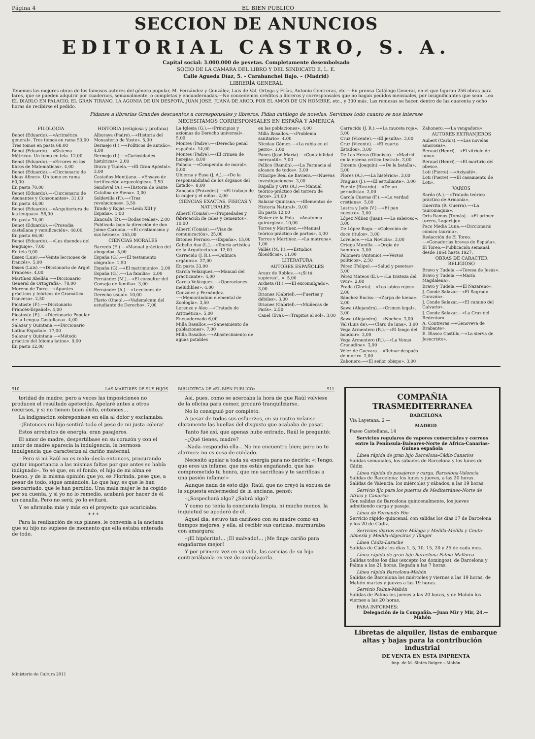Página 4 EL BIEN PUBLICO
SECCION DE ANUNCIOS
EDITORIAL CASTRO, S. A.
Capital social: 3.000.000 de pesetas. Completamente desembolsado
SOCIO DE LA CAMARA DEL LIBRO Y DEL SINDICATO E. L. E.
Calle Agueda Díaz, 5. – Carabanchel Bajo. – (Madrid)
LIBRERÍA GENERAL
Tenemos las mejores obras de los famosos autores del género popular, M. Fernández y González, Luis de Val, Ortega y Frías, Antonio Contreras, etc.—En prensa Catálogo General, en el que figuran 256 obras para lares, que se pueden adquirir por cuadernos, semanalmente, o completas y encuadernadas.—No concedemos créditos a libreros y corresponsales que no hagan pedidos mensuales, por insignificantes que sean. Lea EL DIABLO EN PALACIO, EL GRAN TIRANO, LA AGONIA DE UN DESPOTA, JUAN JOSE, JUANA DE ARCO, POR EL AMOR DE UN HOMBRE, etc., y 300 más. Las remesas se hacen dentro de las cuarenta y ocho horas de recibirse el pedido.
Pídanse a librerías Grandes descuentos a corresponsales y libreros. Pidan catálogo de novelas. Servimos todo cuanto se nos interese
NECESITAMOS CORRESPONSALES EN ESPAÑA Y AMERICA
FILOLOGIA
Benot (Eduardo).—«Aritmética general». Tres tomos en rama 50,00
Tres tomos en pasta 68,00
Benot (Eduardo).—«Sistema Métrico». Un tomo en tela. 12,00
Benot (Eduardo).—«Errores en los libros de Matemáticas». 4,00
Benot (Eduardo).—«Diccionario de Ideas Afines». Un tomo en rama 60,00
En pasta 70,00
Benot (Eduardo).—«Diccionario de Asonantes y Consonantes». 31,00
En pasta 44,00
Benot (Eduardo).—«Arquitectura de las lenguas». 56,00
En pasta 74,00
Benot (Eduardo).—«Prosodia castellana y versificación». 48,00
En pasta 66,00
Benot (Eduardo).—«Los duendes del lenguaje». 7,00
En tela 9,00
Essex (Luis).—«Veinte lecciones de francés». 5,00
Essex (Luis).—«Diccionario de Argot Francés». 4,00
Martínez Abellán.—«Diccionario General de Ortografía». 70,00
Moreno de Torre.—«Apuntes prácticos y teóricos de Gramática francesa». 2,50
Picatoste (F.).—«Diccionario Francés-Español». 4,00
Picatoste (F.).—«Diccionario Popular de la Lengua Castellana». 4,00
Salazar y Quintana.—«Diccionario Latino-Español». 17,00
Salazar y Quintana.—«Método práctico del Idioma latino». 9,00
En pasta 12,00
HISTORIA (religiosa y profana)
Alboraya (Padre).—«Historia del Monasterio de Yuste». 5,00
Bermejo (I.).—«Políticos de antaño». 4,00
Bermejo (I.).—«Curiosidades históricas». 2,00
Bravo y Tudela.—«El Gran Apóstol». 3,00
Castaños-Montijano.—«Ensayo de fortificación arqueológica». 3,50
Sandoval (A.).—«Historia de Sante Catalina de Siena». 3,00
Soldevilla (F.).—«Tres revoluciones». 3,50
Tirado y Rojas.—«León XIII y España». 1,00
Zancada (P.).—«Bodas reales». 2,00
Publicada bajo la dirección de don Jaime Cardona.—«El cristianismo y sus héroes». 165,00
CIENCIAS MORALES
Barredo (E.).—«Manual práctico del abogado». 5,00
España (G.).—«El testamento ológrafo». 1,50
España (G).—«El matrimonio». 2,00
España (G.).—«La familia». 2,00
Fernández (M.).—«El consultor del Consejo de familia». 3,00
Fernández (A.).—«Lecciones de Derecho usual». 10,00
Flavio (Oneo).—«Vademécum del estudiante de Derecho». 7,00
La Iglesia (G.).—«Principios y axiomas de Derecho universal». 5,00
Montes (Padre).—«Derecho penal español». 14,00
Montes (Padre).—«El crimen de herejía». 8,00
Palacio.—«Compendio de moral». 5,00
Ubierna y Eusa (J. A.).—«De la responsabilidad de los órganos del Estado». 8,00
Zancada (Práxedes).—«El trabajo de la mujer y el niño». 2,00
CIENCIAS EXACTAS, FISICAS Y NATURALES
Albertí (Tomás).—«Propiedades y fabricación de cales y cementos». 10,00
Albertí (Tomás).—«Vías de comunicación». 25,00
Briones Ferraro.—«España». 15,00
Cabello Aso (L.).—«Teoría artística de la Arquitectura». 12,00
Carracido (J. R.).—«Química orgánica». 27,00
En pasta 33,00
García Velázquez.—«Manual del practicante». 4,00
García Velázquez.—«Operaciones ineludibles». 4,00
González y Fernández.—«Memorándum elemental de Zoología». 3,50
Lorenzo y Aleo.—«Tratado de Aritmética». 5,00
Encuadernado 6,00
Milla Basallos.—«Saneamiento de poblaciones». 7,00
Milla Basallos.—«Abastecimiento de aguas potables
en las poblaciones». 4,00
Milla Basallos.—«Problema sanitario». 4,00
Nicolau Gómez.—«La rabia en el perro». 1,00
Panes (José María).—«Contabilidad mercantil». 7,00
Pellico (Ramón).—«La Farmacia al alcance de todos». 3,00
Príncipe Real de Baviera.—«Nuevas investigaciones». 3,00
Rapallo y Orts (A.).—«Manual teórico-práctico del torrero de faros». 24,00
Salazar Quintana.—«Elementos de Historia Natural». 9,00
En pasta 12,00
Sloker de la Pola.—«Anatomía quirúrgica». 10,00
Torres y Martínez.—«Manual teórico-práctico de partos». 4,00
Torres y Martínez.—«La matrona». 1,00
Vallés (M. P.).—«Estudios filosóficos». 11,00
LITERATURA
AUTORES ESPAÑOLES
Arauz de Robles.—«¡Si tú supieras!...». 5,00
Ardieta (H.).—«El excomulgado». 3,00
Briones (Gabriel).—«Fuertes y débiles». 3,00
Briones (Gabriel).—«Muñecas de París». 2,50
Canel (Eva).—«Trapitos al sol». 3,00
Carracido (J. R.).—«La muceta roja». 3,00
Cruz (Vicente).—«El jesuíta». 3,00
Cruz (Vicente).—«El cuarto Estados». 3,00
De Las Heras (Dionisio).—«Madrid en la escena crítica teatral». 3,00
Dicenta (Joaquín).—«De la batalla». 3,00
Flores (A.).—«La histérica». 3,00
Fraguas (J.).—«El estudiante». 3,00
Fuente (Ricardo).—«De un periodista». 2,00
García Cuevas (F.).—«La verdad cristiana». 5,00
Lastra y Jado (V.).—«El pan nuestro». 3,00
López Núñez (Juan).—«La saleroso». 3,00
De López Bago.—«Colección de doce títulos». 3,00
Lovelace.—«La Novicia». 3,00
Ortega Munilla.—«Orgía de hambre». 3,00
Palomero (Antonio).—«Versos políticos». 2,50
Pérez (Felipe).—«Salud y pesetas». 3,00
Pérez Mateos (E.).—«La tristeza del vivir». 2,00
Prada (Gloria).—«Los labios rojos». 2,00
Sánchez Enciso.—«Zarpa de hiena». 2,00
Sawa (Alejandro).—«Crimen legal». 3,00
Sawa (Alejandro).—«Noche». 3,00
Val (Luis de).—«Claro de luna». 3,00
Vega Armentero (R.).—«El fango del boudoir». 3,00
Vega Armentero (R.).—«La Venus Granadina». 3,00
Vélez de Guevara.—«Reinar después de morir». 2,00
Zahonero.—«El señor obispo». 3,00
Zahonero.—«La vengadora».
AUTORES EXTRANJEROS
Aubert (Carlos).—«Las novelas amorosas».
Beraud (Henri).—«El vitriolo de luna».
Beraud (Henri).—«El martirio del obeso».
Loti (Pierre).—«Aziyadé».
Loti (Pierre).—«El casamiento de Loti».
VARIOS
Sarda (A.).—«Tratado teórico práctico de Armonía».
Guerrita (R. Guerra).—«La tauromaquia».
Orts Ramos (Tomás).—«El primer torero, Lagartijo».
Paco Media Luna.—«Diccionario cómico taurino».
Redacción de El Toreo.—«Gonaderías bravas de España».
El Toreo.—Publicación semanal, desde 1864 hasta 1927.
OBRAS DE CARACTER RELIGIOSO
Bravo y Tudela.—«Teresa de Jesús».
Bravo y Tudela.—«María Magdalena».
Bravo y Tudela.—«El Nazareno».
J. Conde Salazar.—«El Sagrado Corazón».
J. Conde Salazar.—«El camino del Calvario».
J. Conde Salazar.—«La Cruz del Redentor».
A. Contreras.—«Genoveva de Brabante».
E. Blasco Castillo.—«La sierva de Jesucristo».
910 LAS MARTIRES DE SUS HIJOS
toridad de madre; pero a veces las imposiciones no producen el resultado apetecido. Apelaré antes a otros recursos, y si no tienen buen éxito, entonces...
La indignación sobreponíase en ella al dolor y exclamaba:
–¡Entonces mi hijo sentirá todo el peso de mi justa cólera!
Estos arrebatos de energía, eran pasajeros.
El amor de madre, despertábase en su corazón y con el amor de madre aparecía la indulgencia, la hermosa indulgencia que caracteriza al cariño maternal.
– Pero si mi Raúl no es malo–decía entonces, procurando quitar importancia a las mismas faltas por que antes se había indignado–. Yo sé que, en el fondo, el hijo de mi alma es bueno, y de la misma opinión que yo, es Florinda, pese que, a pesar de todo, sigue amándole. Lo que hay, es que le han descarriado, que le han perdido. Una mala mujer le ha cogido por su cuenta, y si yo no lo remedio, acabará por hacer de él un canalla. Pero no será; yo lo evitaré.
Y se afirmaba más y más en el proyecto que acariciaba.
* * *
Para la realización de sus planes, le convenía a la anciana que su hijo no supiese de momento que ella estaba enterada de todo.
BIBLIOTECA DE «EL BIEN PUBLICO» 911
Así, pues, como se acercaba la hora de que Raúl volviese de la oficina para comer, procuró tranquilizarse.
No lo consiguió por completo.
A pesar de todos sus esfuerzos, en su rostro veíanse claramente las huellas del disgusto que acababa de pasar.
Tanto fué así, que apenas hubo entrado, Raúl le preguntó:
–¿Qué tienes, madre?
–Nada–respondió ella–. No me encuentro bien; pero no te alarmes: no es cosa de cuidado.
Necesitó apelar a toda su energía para no decirle: «¡Tengo, que eres un infame, que me estás engañando, que has comprometido tu honra, que me sacrificas y te sacrificas a una pasión infame!»
Aunque nada de esto dijo, Raúl, que no creyó la excusa de la supuesta enfermedad de la anciana, pensó:
–¿Sospechará algo? ¿Sabrá algo?
Y como no tenía la conciencia limpia, ni mucho menos, la inquietud se apoderó de él.
Aquel día, estuvo tan cariñoso con su madre como en tiempos mejores, y ella, al recibir sus caricias, murmuraba con amargura:
–¡El hipócrita!... ¡El malvado!... ¡Me finge cariño para engañarme mejor!
Y por primera vez en su vida, las caricias de su hijo contrariábanla en vez de complacerla.
COMPAÑIA TRASMEDITERRANEA
BARCELONA
Vía Layetana, 2 —
MADRID
Paseo Castellana, 14
Servicios regulares de vapores comerciales y correos entre la Península-Baleares-Norte de Africa-Canarias-Guinea española
Línea rápida de gran lujo Barcelona-Cádiz-Canarios
Salidas semanales, los sábados de Barcelona y los lunes de Cádiz.
Línea rápida de pasajeros y carga, Barcelona-Valencia
Salidas de Barcelona: los lunes y jueves, a las 20 horas.
Salidas de Valencia: los miércoles y sábados, a las 19 horas.
Servicio fijo para los puertos de Mediterráneo-Norte de Africa y Canarias
Con salidas de Barcelona quincenalmente, los jueves admitiendo carga y pasaje.
Línea de Fernando Póo
Servicio rápido quincenal, con salidas los días 17 de Barcelona y los 20 de Cádiz.
Servicios diarios entre Málaga y Melilla-Melilla y Ceuta-Almería y Melilla-Algeciras y Tánger
Línea Cádiz-Larache
Salidas de Cádiz los días 1, 5, 10, 15, 20 y 25 de cada mes.
Línea rápida de gran lujo Barcelona-Palma Mallorca
Salidas todos los días (excepto los domingos), de Barcelona y Palma a las 21 horas, llegada a las 7 horas.
Línea rápida Barcelona-Mahón
Salidas de Barcelona los miércoles y viernes a las 19 horas, de Mahón martes y jueves a las 19 horas.
Servicio Palma-Mahón
Salidas de Palma los jueves a las 20 horas, y de Mahón los viernes a las 20 horas.
PARA INFORMES:
Delegación de la Compañía.—Juan Mir y Mir, 24.—Mahón
Libretas de alquiler, listas de embarque altas y bajas para la contribución industrial
DE VENTA EN ESTA IMPRENTA
Imp. de M. Sintes Rotger.—Mahón
Ministerio de Cultura 2011